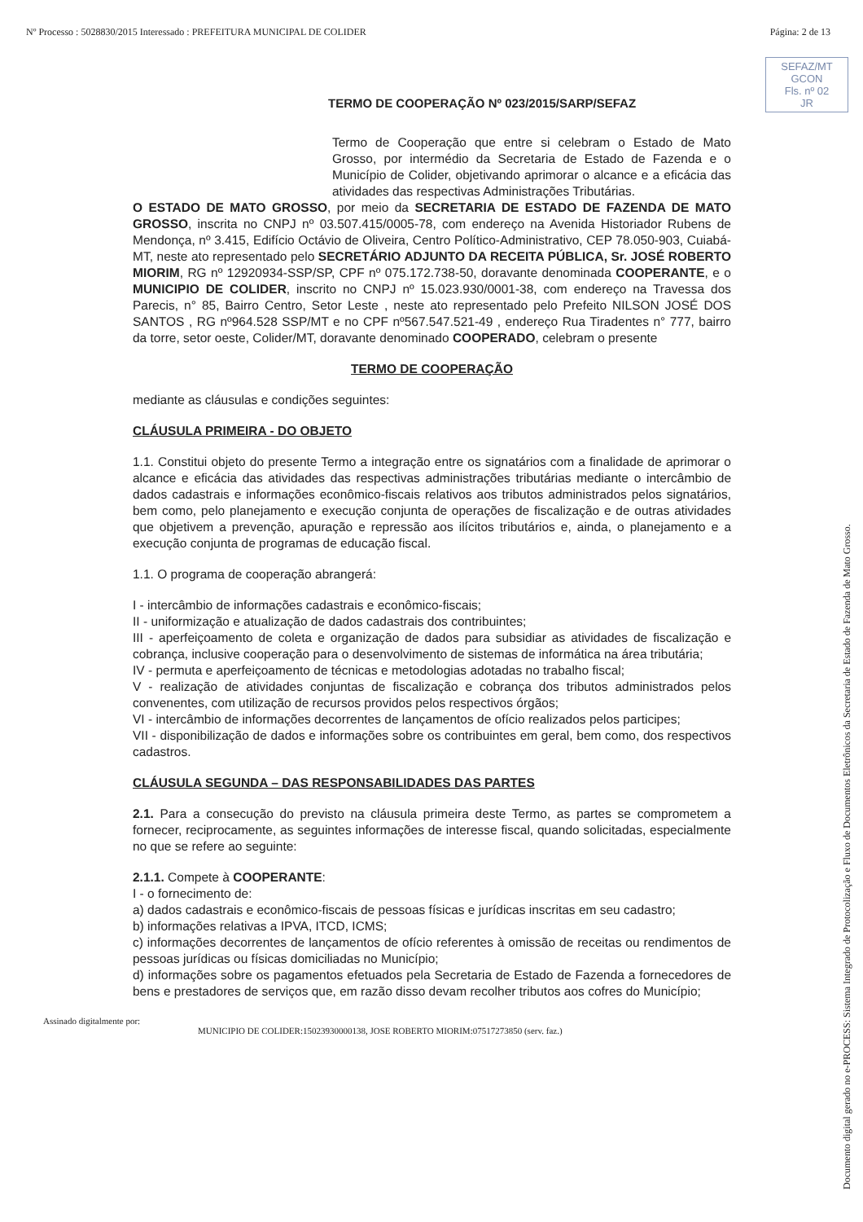Nº Processo : 5028830/2015 Interessado : PREFEITURA MUNICIPAL DE COLIDER Página: 2 de 13
SEFAZ/MT
GCON
Fls. nº 02
JR
TERMO DE COOPERAÇÃO Nº 023/2015/SARP/SEFAZ
Termo de Cooperação que entre si celebram o Estado de Mato Grosso, por intermédio da Secretaria de Estado de Fazenda e o Município de Colider, objetivando aprimorar o alcance e a eficácia das atividades das respectivas Administrações Tributárias.
O ESTADO DE MATO GROSSO, por meio da SECRETARIA DE ESTADO DE FAZENDA DE MATO GROSSO, inscrita no CNPJ nº 03.507.415/0005-78, com endereço na Avenida Historiador Rubens de Mendonça, nº 3.415, Edifício Octávio de Oliveira, Centro Político-Administrativo, CEP 78.050-903, Cuiabá-MT, neste ato representado pelo SECRETÁRIO ADJUNTO DA RECEITA PÚBLICA, Sr. JOSÉ ROBERTO MIORIM, RG nº 12920934-SSP/SP, CPF nº 075.172.738-50, doravante denominada COOPERANTE, e o MUNICIPIO DE COLIDER, inscrito no CNPJ nº 15.023.930/0001-38, com endereço na Travessa dos Parecis, n° 85, Bairro Centro, Setor Leste , neste ato representado pelo Prefeito NILSON JOSÉ DOS SANTOS , RG nº964.528 SSP/MT e no CPF nº567.547.521-49 , endereço Rua Tiradentes n° 777, bairro da torre, setor oeste, Colider/MT, doravante denominado COOPERADO, celebram o presente
TERMO DE COOPERAÇÃO
mediante as cláusulas e condições seguintes:
CLÁUSULA PRIMEIRA - DO OBJETO
1.1. Constitui objeto do presente Termo a integração entre os signatários com a finalidade de aprimorar o alcance e eficácia das atividades das respectivas administrações tributárias mediante o intercâmbio de dados cadastrais e informações econômico-fiscais relativos aos tributos administrados pelos signatários, bem como, pelo planejamento e execução conjunta de operações de fiscalização e de outras atividades que objetivem a prevenção, apuração e repressão aos ilícitos tributários e, ainda, o planejamento e a execução conjunta de programas de educação fiscal.
1.1. O programa de cooperação abrangerá:
I - intercâmbio de informações cadastrais e econômico-fiscais;
II - uniformização e atualização de dados cadastrais dos contribuintes;
III - aperfeiçoamento de coleta e organização de dados para subsidiar as atividades de fiscalização e cobrança, inclusive cooperação para o desenvolvimento de sistemas de informática na área tributária;
IV - permuta e aperfeiçoamento de técnicas e metodologias adotadas no trabalho fiscal;
V - realização de atividades conjuntas de fiscalização e cobrança dos tributos administrados pelos convenentes, com utilização de recursos providos pelos respectivos órgãos;
VI - intercâmbio de informações decorrentes de lançamentos de ofício realizados pelos participes;
VII - disponibilização de dados e informações sobre os contribuintes em geral, bem como, dos respectivos cadastros.
CLÁUSULA SEGUNDA – DAS RESPONSABILIDADES DAS PARTES
2.1. Para a consecução do previsto na cláusula primeira deste Termo, as partes se comprometem a fornecer, reciprocamente, as seguintes informações de interesse fiscal, quando solicitadas, especialmente no que se refere ao seguinte:
2.1.1. Compete à COOPERANTE:
I - o fornecimento de:
a) dados cadastrais e econômico-fiscais de pessoas físicas e jurídicas inscritas em seu cadastro;
b) informações relativas a IPVA, ITCD, ICMS;
c) informações decorrentes de lançamentos de ofício referentes à omissão de receitas ou rendimentos de pessoas jurídicas ou físicas domiciliadas no Município;
d) informações sobre os pagamentos efetuados pela Secretaria de Estado de Fazenda a fornecedores de bens e prestadores de serviços que, em razão disso devam recolher tributos aos cofres do Município;
Assinado digitalmente por:
MUNICIPIO DE COLIDER:15023930000138, JOSE ROBERTO MIORIM:07517273850 (serv. faz.)
Documento digital gerado no e-PROCESS: Sistema Integrado de Protocolização e Fluxo de Documentos Eletrônicos da Secretaria de Estado de Fazenda de Mato Grosso.